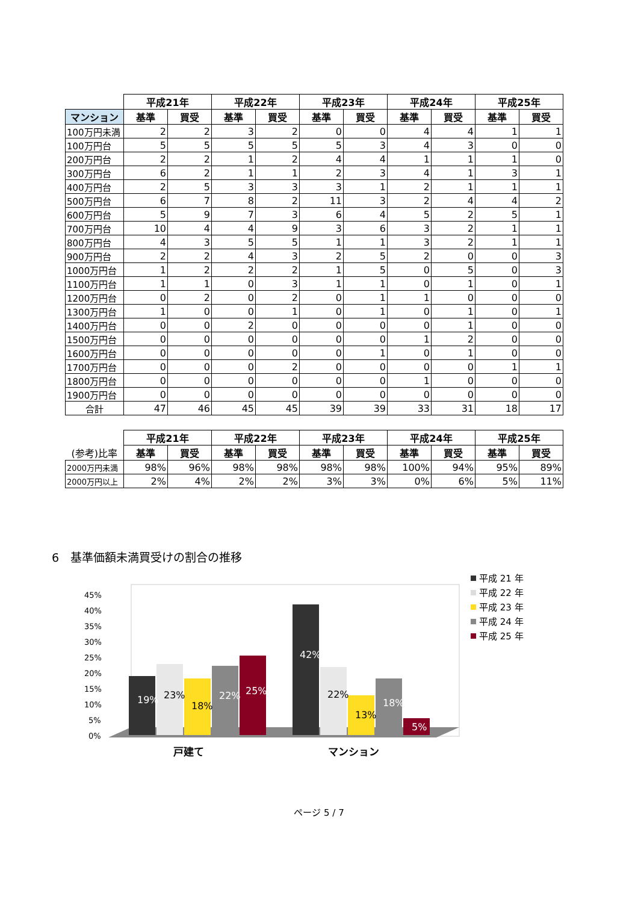| | 平成21年 | | 平成22年 | | 平成23年 | | 平成24年 | | 平成25年 | |
| --- | --- | --- | --- | --- | --- | --- | --- | --- | --- | --- |
| マンション | 基準 | 買受 | 基準 | 買受 | 基準 | 買受 | 基準 | 買受 | 基準 | 買受 |
| 100万円未満 | 2 | 2 | 3 | 2 | 0 | 0 | 4 | 4 | 1 | 1 |
| 100万円台 | 5 | 5 | 5 | 5 | 5 | 3 | 4 | 3 | 0 | 0 |
| 200万円台 | 2 | 2 | 1 | 2 | 4 | 4 | 1 | 1 | 1 | 0 |
| 300万円台 | 6 | 2 | 1 | 1 | 2 | 3 | 4 | 1 | 3 | 1 |
| 400万円台 | 2 | 5 | 3 | 3 | 3 | 1 | 2 | 1 | 1 | 1 |
| 500万円台 | 6 | 7 | 8 | 2 | 11 | 3 | 2 | 4 | 4 | 2 |
| 600万円台 | 5 | 9 | 7 | 3 | 6 | 4 | 5 | 2 | 5 | 1 |
| 700万円台 | 10 | 4 | 4 | 9 | 3 | 6 | 3 | 2 | 1 | 1 |
| 800万円台 | 4 | 3 | 5 | 5 | 1 | 1 | 3 | 2 | 1 | 1 |
| 900万円台 | 2 | 2 | 4 | 3 | 2 | 5 | 2 | 0 | 0 | 3 |
| 1000万円台 | 1 | 2 | 2 | 2 | 1 | 5 | 0 | 5 | 0 | 3 |
| 1100万円台 | 1 | 1 | 0 | 3 | 1 | 1 | 0 | 1 | 0 | 1 |
| 1200万円台 | 0 | 2 | 0 | 2 | 0 | 1 | 1 | 0 | 0 | 0 |
| 1300万円台 | 1 | 0 | 0 | 1 | 0 | 1 | 0 | 1 | 0 | 1 |
| 1400万円台 | 0 | 0 | 2 | 0 | 0 | 0 | 0 | 1 | 0 | 0 |
| 1500万円台 | 0 | 0 | 0 | 0 | 0 | 0 | 1 | 2 | 0 | 0 |
| 1600万円台 | 0 | 0 | 0 | 0 | 0 | 1 | 0 | 1 | 0 | 0 |
| 1700万円台 | 0 | 0 | 0 | 2 | 0 | 0 | 0 | 0 | 1 | 1 |
| 1800万円台 | 0 | 0 | 0 | 0 | 0 | 0 | 1 | 0 | 0 | 0 |
| 1900万円台 | 0 | 0 | 0 | 0 | 0 | 0 | 0 | 0 | 0 | 0 |
| 合計 | 47 | 46 | 45 | 45 | 39 | 39 | 33 | 31 | 18 | 17 |
| | 平成21年 | | 平成22年 | | 平成23年 | | 平成24年 | | 平成25年 | |
| --- | --- | --- | --- | --- | --- | --- | --- | --- | --- | --- |
| (参考)比率 | 基準 | 買受 | 基準 | 買受 | 基準 | 買受 | 基準 | 買受 | 基準 | 買受 |
| 2000万円未満 | 98% | 96% | 98% | 98% | 98% | 98% | 100% | 94% | 95% | 89% |
| 2000万円以上 | 2% | 4% | 2% | 2% | 3% | 3% | 0% | 6% | 5% | 11% |
6　基準価額未満買受けの割合の推移
45%
40%
35%
30%
25%
20%
15%
10%
5%
0%
19%
23%
18%
22%
25%
42%
22%
13%
18%
5%
戸建て
マンション
平成 21 年
平成 22 年
平成 23 年
平成 24 年
平成 25 年
ページ 5 / 7